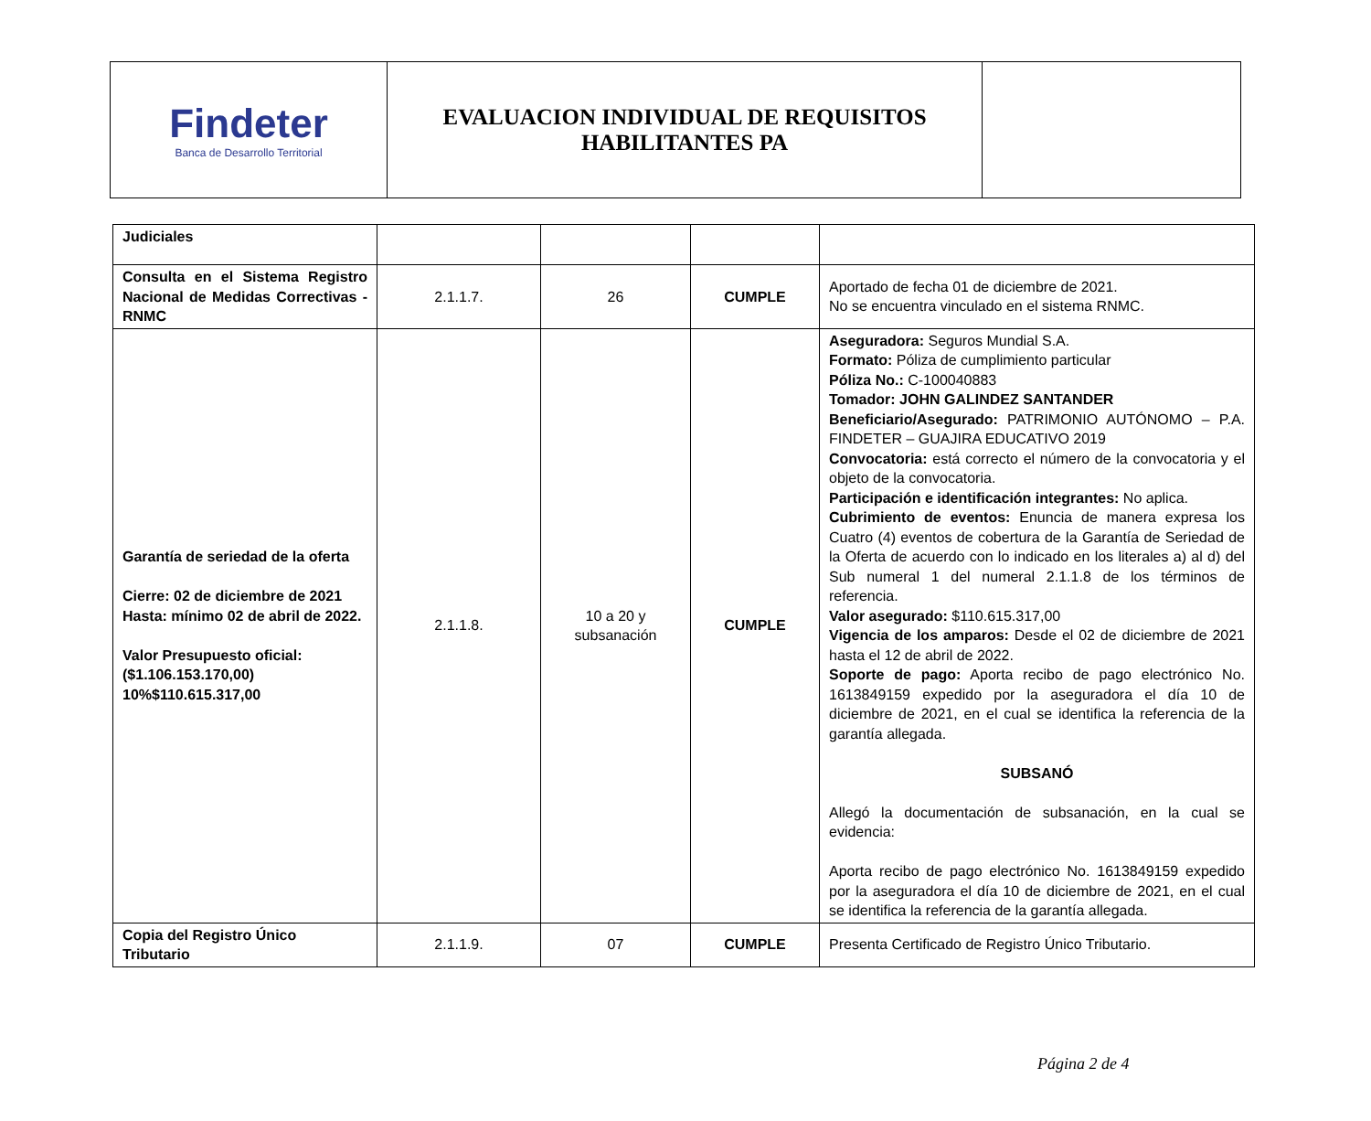| Findeter Banca de Desarrollo Territorial | EVALUACION INDIVIDUAL DE REQUISITOS HABILITANTES PA | |
| Judiciales | | | | |
| Consulta en el Sistema Registro Nacional de Medidas Correctivas - RNMC | 2.1.1.7. | 26 | CUMPLE | Aportado de fecha 01 de diciembre de 2021. No se encuentra vinculado en el sistema RNMC. |
| Garantía de seriedad de la oferta Cierre: 02 de diciembre de 2021 Hasta: mínimo 02 de abril de 2022. Valor Presupuesto oficial: ($1.106.153.170,00) 10%$110.615.317,00 | 2.1.1.8. | 10 a 20 y subsanación | CUMPLE | Aseguradora: Seguros Mundial S.A. Formato: Póliza de cumplimiento particular Póliza No.: C-100040883 Tomador: JOHN GALINDEZ SANTANDER Beneficiario/Asegurado: PATRIMONIO AUTÓNOMO – P.A. FINDETER – GUAJIRA EDUCATIVO 2019 Convocatoria: está correcto el número de la convocatoria y el objeto de la convocatoria. Participación e identificación integrantes: No aplica. Cubrimiento de eventos: Enuncia de manera expresa los Cuatro (4) eventos de cobertura de la Garantía de Seriedad de la Oferta de acuerdo con lo indicado en los literales a) al d) del Sub numeral 1 del numeral 2.1.1.8 de los términos de referencia. Valor asegurado: $110.615.317,00 Vigencia de los amparos: Desde el 02 de diciembre de 2021 hasta el 12 de abril de 2022. Soporte de pago: Aporta recibo de pago electrónico No. 1613849159 expedido por la aseguradora el día 10 de diciembre de 2021, en el cual se identifica la referencia de la garantía allegada. SUBSANÓ Allegó la documentación de subsanación, en la cual se evidencia: Aporta recibo de pago electrónico No. 1613849159 expedido por la aseguradora el día 10 de diciembre de 2021, en el cual se identifica la referencia de la garantía allegada. |
| Copia del Registro Único Tributario | 2.1.1.9. | 07 | CUMPLE | Presenta Certificado de Registro Único Tributario. |
Página 2 de 4